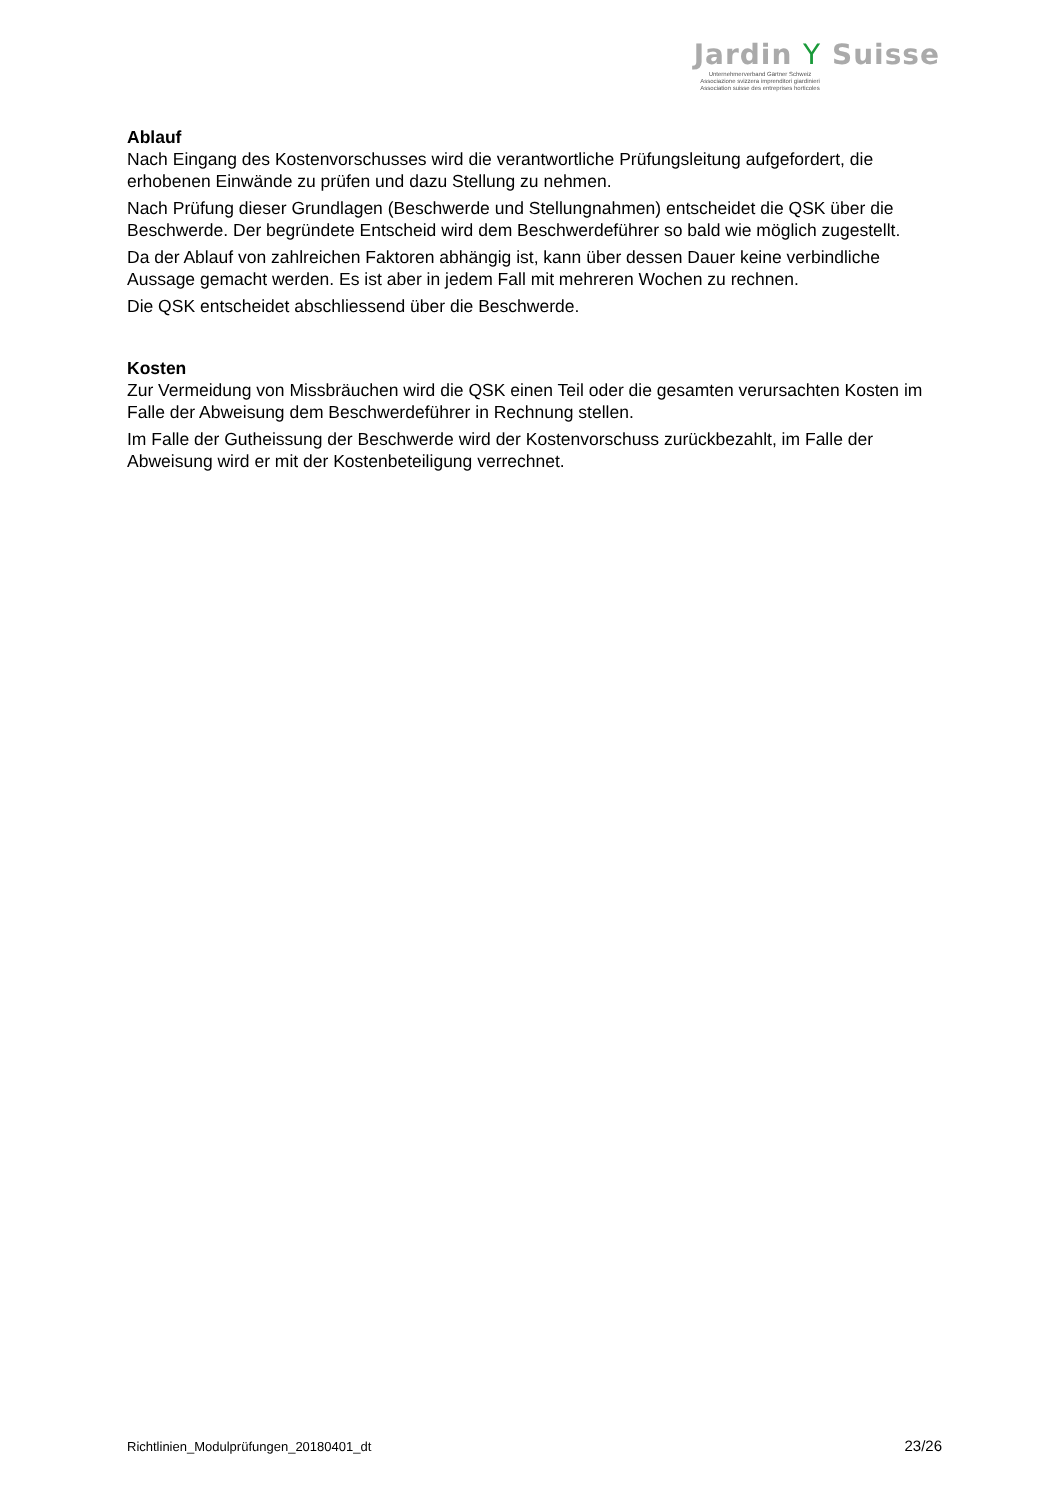Jardin Y Suisse
Unternehmerverband Gärtner Schweiz
Associazione svizzera imprenditori giardinieri
Association suisse des entreprises horticoles
Ablauf
Nach Eingang des Kostenvorschusses wird die verantwortliche Prüfungsleitung aufgefordert, die erhobenen Einwände zu prüfen und dazu Stellung zu nehmen.
Nach Prüfung dieser Grundlagen (Beschwerde und Stellungnahmen) entscheidet die QSK über die Beschwerde. Der begründete Entscheid wird dem Beschwerdeführer so bald wie möglich zugestellt.
Da der Ablauf von zahlreichen Faktoren abhängig ist, kann über dessen Dauer keine verbindliche Aussage gemacht werden. Es ist aber in jedem Fall mit mehreren Wochen zu rechnen.
Die QSK entscheidet abschliessend über die Beschwerde.
Kosten
Zur Vermeidung von Missbräuchen wird die QSK einen Teil oder die gesamten verursachten Kosten im Falle der Abweisung dem Beschwerdeführer in Rechnung stellen.
Im Falle der Gutheissung der Beschwerde wird der Kostenvorschuss zurückbezahlt, im Falle der Abweisung wird er mit der Kostenbeteiligung verrechnet.
Richtlinien_Modulprüfungen_20180401_dt 23/26